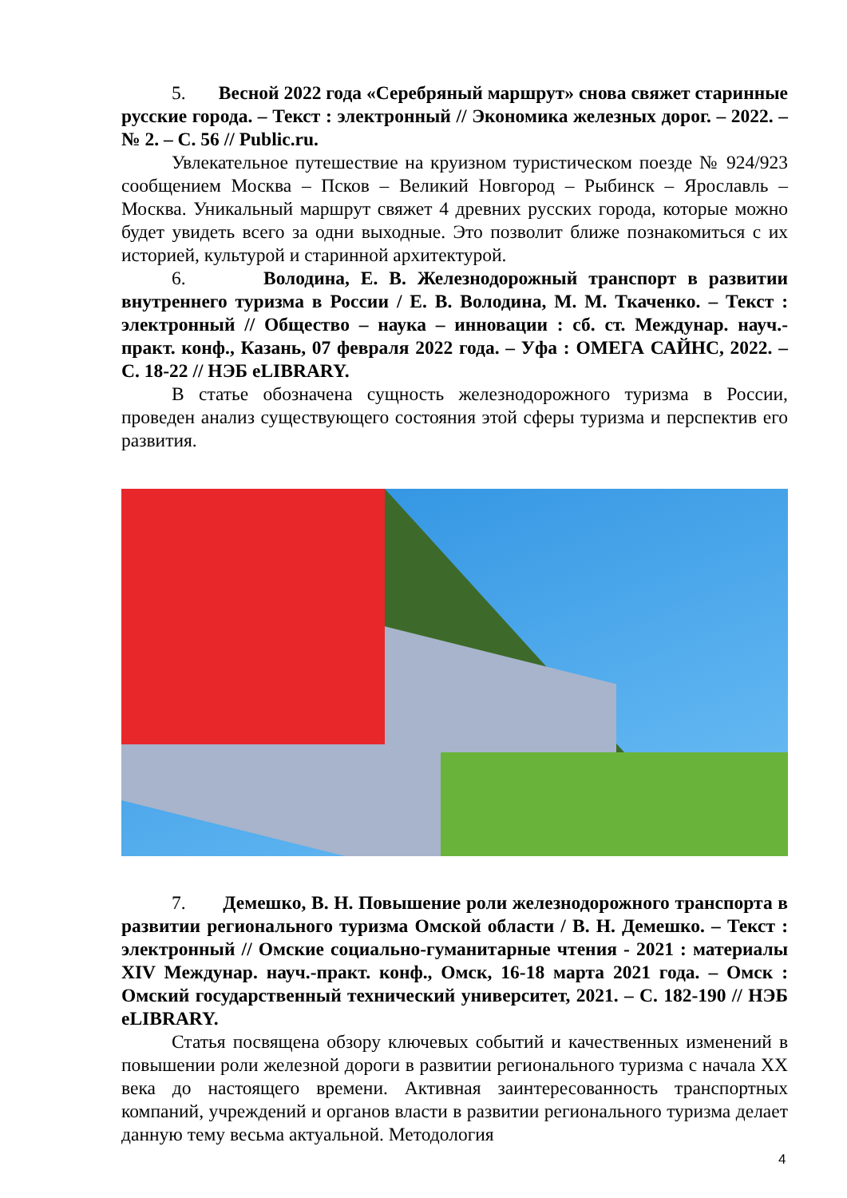5. Весной 2022 года «Серебряный маршрут» снова свяжет старинные русские города. – Текст : электронный // Экономика железных дорог. – 2022. – № 2. – С. 56 // Public.ru.
Увлекательное путешествие на круизном туристическом поезде № 924/923 сообщением Москва – Псков – Великий Новгород – Рыбинск – Ярославль – Москва. Уникальный маршрут свяжет 4 древних русских города, которые можно будет увидеть всего за одни выходные. Это позволит ближе познакомиться с их историей, культурой и старинной архитектурой.
6. Володина, Е. В. Железнодорожный транспорт в развитии внутреннего туризма в России / Е. В. Володина, М. М. Ткаченко. – Текст : электронный // Общество – наука – инновации : сб. ст. Междунар. науч.-практ. конф., Казань, 07 февраля 2022 года. – Уфа : ОМЕГА САЙНС, 2022. – С. 18-22 // НЭБ eLIBRARY.
В статье обозначена сущность железнодорожного туризма в России, проведен анализ существующего состояния этой сферы туризма и перспектив его развития.
7. Демешко, В. Н. Повышение роли железнодорожного транспорта в развитии регионального туризма Омской области / В. Н. Демешко. – Текст : электронный // Омские социально-гуманитарные чтения - 2021 : материалы XIV Междунар. науч.-практ. конф., Омск, 16-18 марта 2021 года. – Омск : Омский государственный технический университет, 2021. – С. 182-190 // НЭБ eLIBRARY.
Статья посвящена обзору ключевых событий и качественных изменений в повышении роли железной дороги в развитии регионального туризма с начала XX века до настоящего времени. Активная заинтересованность транспортных компаний, учреждений и органов власти в развитии регионального туризма делает данную тему весьма актуальной. Методология
4